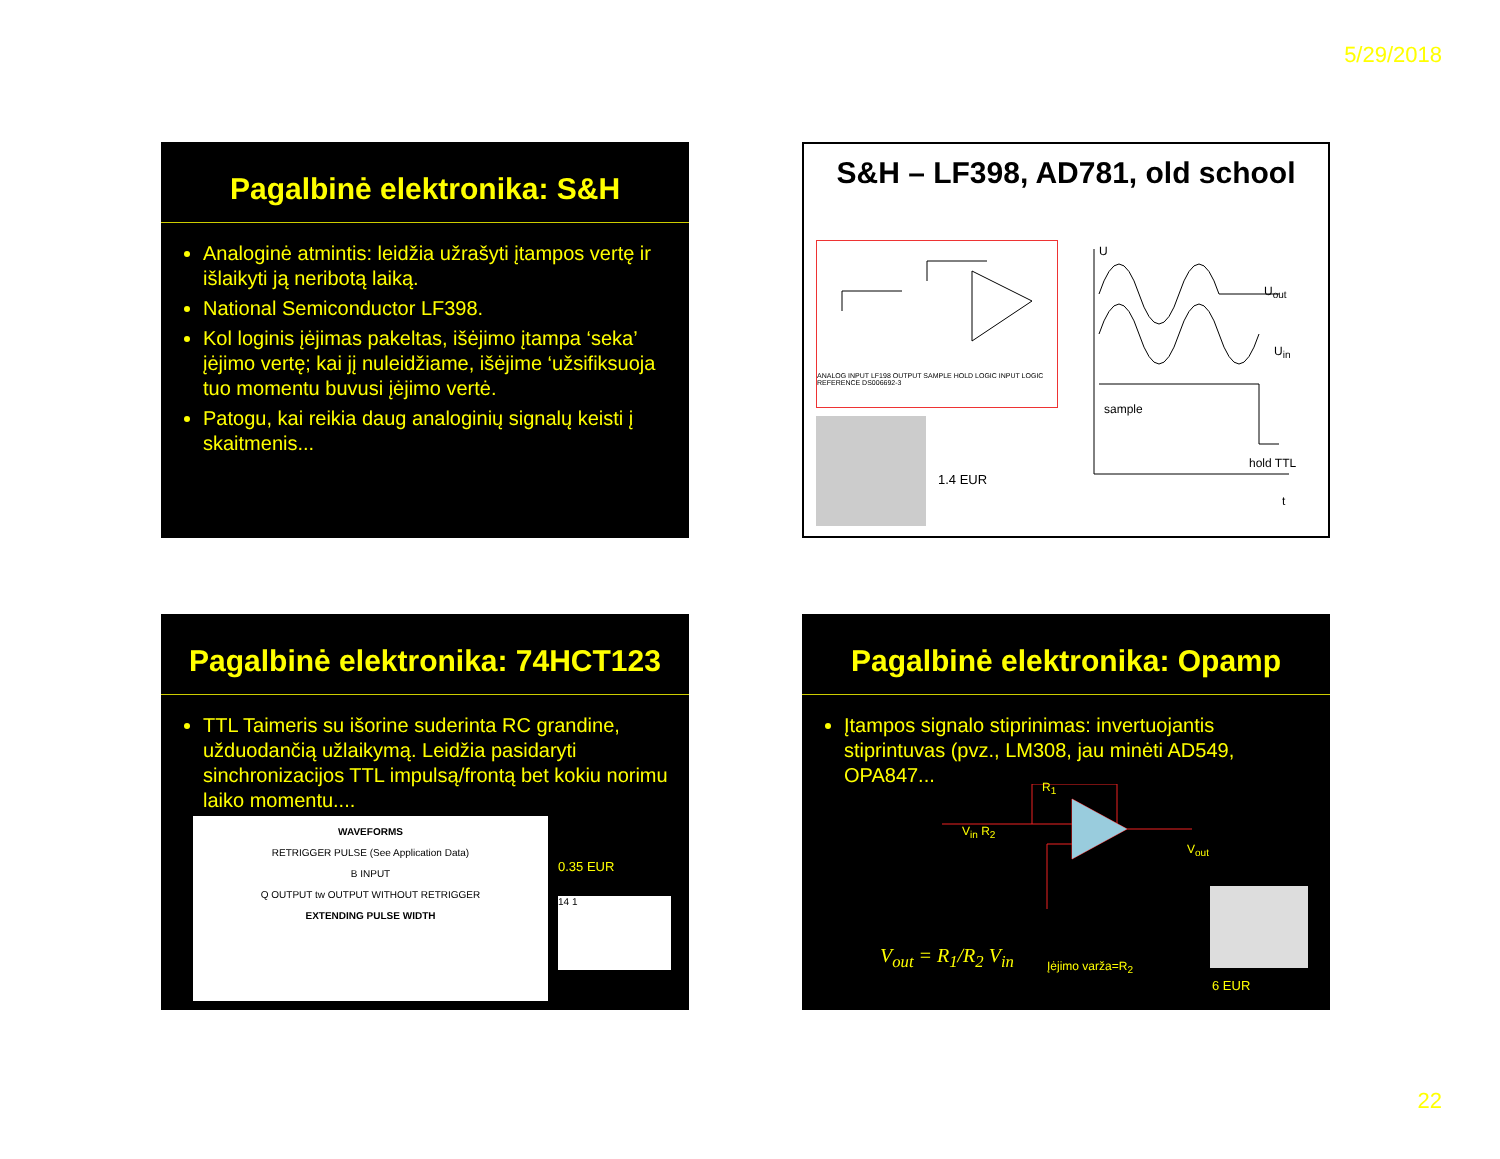5/29/2018
Pagalbinė elektronika: S&H
Analoginė atmintis: leidžia užrašyti įtampos vertę ir išlaikyti ją neribotą laiką.
National Semiconductor LF398.
Kol loginis įėjimas pakeltas, išėjimo įtampa ‘seka’ įėjimo vertę; kai jį nuleidžiame, išėjime ‘užsifiksuoja tuo momentu buvusi įėjimo vertė.
Patogu, kai reikia daug analoginių signalų keisti į skaitmenis...
S&H – LF398, AD781, old school
ANALOG INPUT LF198 OUTPUT SAMPLE HOLD LOGIC INPUT LOGIC REFERENCE DS006692-3
1.4 EUR
U
U<sub>out</sub>
U<sub>in</sub>
sample
hold TTL
t
Pagalbinė elektronika: 74HCT123
TTL Taimeris su išorine suderinta RC grandine, užduodančią užlaikymą. Leidžia pasidaryti sinchronizacijos TTL impulsą/frontą bet kokiu norimu laiko momentu....
WAVEFORMS
RETRIGGER PULSE (See Application Data)
B INPUT
Q OUTPUT tw OUTPUT WITHOUT RETRIGGER
EXTENDING PULSE WIDTH
0.35 EUR
14 1
Pagalbinė elektronika: Opamp
Įtampos signalo stiprinimas: invertuojantis stiprintuvas (pvz., LM308, jau minėti AD549, OPA847...
R<sub>1</sub>
V<sub>in</sub> R<sub>2</sub>
V<sub>out</sub>
V<sub>out</sub> = R<sub>1</sub>/R<sub>2</sub> V<sub>in</sub> Įėjimo varža=R<sub>2</sub>
6 EUR
22